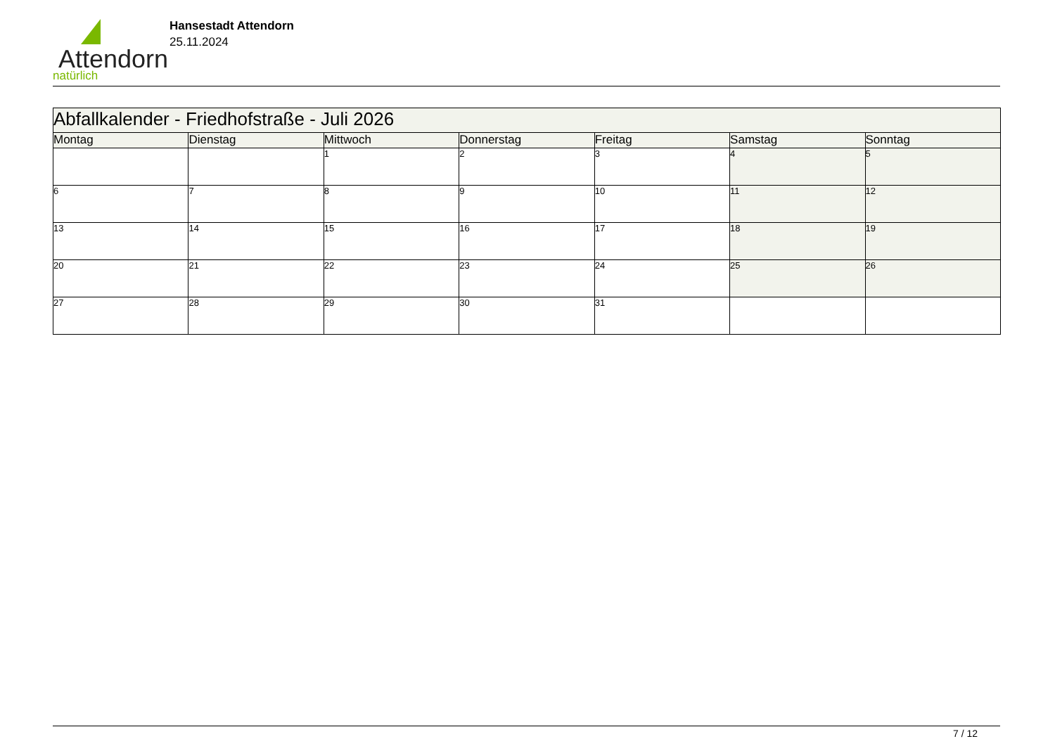Attendorn
natürlich
Hansestadt Attendorn
25.11.2024
| Abfallkalender - Friedhofstraße - Juli 2026 | | | | | | |
| Montag | Dienstag | Mittwoch | Donnerstag | Freitag | Samstag | Sonntag |
| | | 1 | 2 | 3 | 4 | 5 |
| 6 | 7 | 8 | 9 | 10 | 11 | 12 |
| 13 | 14 | 15 | 16 | 17 | 18 | 19 |
| 20 | 21 | 22 | 23 | 24 | 25 | 26 |
| 27 | 28 | 29 | 30 | 31 | | |
7 / 12